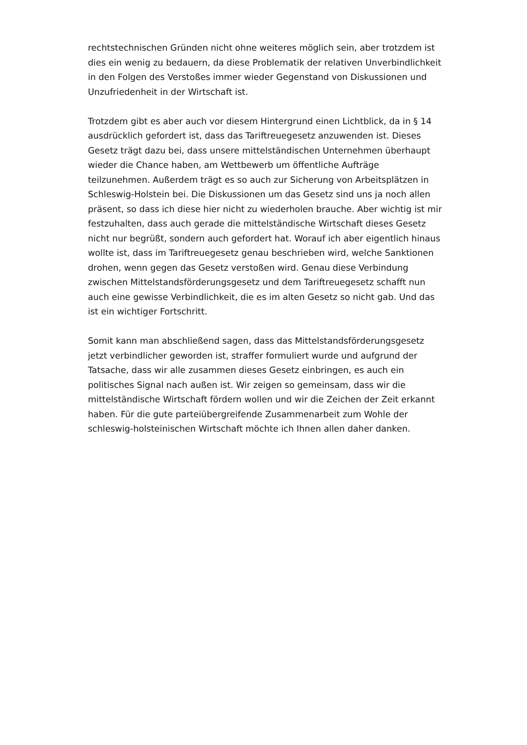rechtstechnischen Gründen nicht ohne weiteres möglich sein, aber trotzdem ist dies ein wenig zu bedauern, da diese Problematik der relativen Unverbindlichkeit in den Folgen des Verstoßes immer wieder Gegenstand von Diskussionen und Unzufriedenheit in der Wirtschaft ist.
Trotzdem gibt es aber auch vor diesem Hintergrund einen Lichtblick, da in § 14 ausdrücklich gefordert ist, dass das Tariftreuegesetz anzuwenden ist. Dieses Gesetz trägt dazu bei, dass unsere mittelständischen Unternehmen überhaupt wieder die Chance haben, am Wettbewerb um öffentliche Aufträge teilzunehmen. Außerdem trägt es so auch zur Sicherung von Arbeitsplätzen in Schleswig-Holstein bei. Die Diskussionen um das Gesetz sind uns ja noch allen präsent, so dass ich diese hier nicht zu wiederholen brauche. Aber wichtig ist mir festzuhalten, dass auch gerade die mittelständische Wirtschaft dieses Gesetz nicht nur begrüßt, sondern auch gefordert hat. Worauf ich aber eigentlich hinaus wollte ist, dass im Tariftreuegesetz genau beschrieben wird, welche Sanktionen drohen, wenn gegen das Gesetz verstoßen wird. Genau diese Verbindung zwischen Mittelstandsförderungsgesetz und dem Tariftreuegesetz schafft nun auch eine gewisse Verbindlichkeit, die es im alten Gesetz so nicht gab. Und das ist ein wichtiger Fortschritt.
Somit kann man abschließend sagen, dass das Mittelstandsförderungsgesetz jetzt verbindlicher geworden ist, straffer formuliert wurde und aufgrund der Tatsache, dass wir alle zusammen dieses Gesetz einbringen, es auch ein politisches Signal nach außen ist. Wir zeigen so gemeinsam, dass wir die mittelständische Wirtschaft fördern wollen und wir die Zeichen der Zeit erkannt haben. Für die gute parteiübergreifende Zusammenarbeit zum Wohle der schleswig-holsteinischen Wirtschaft möchte ich Ihnen allen daher danken.